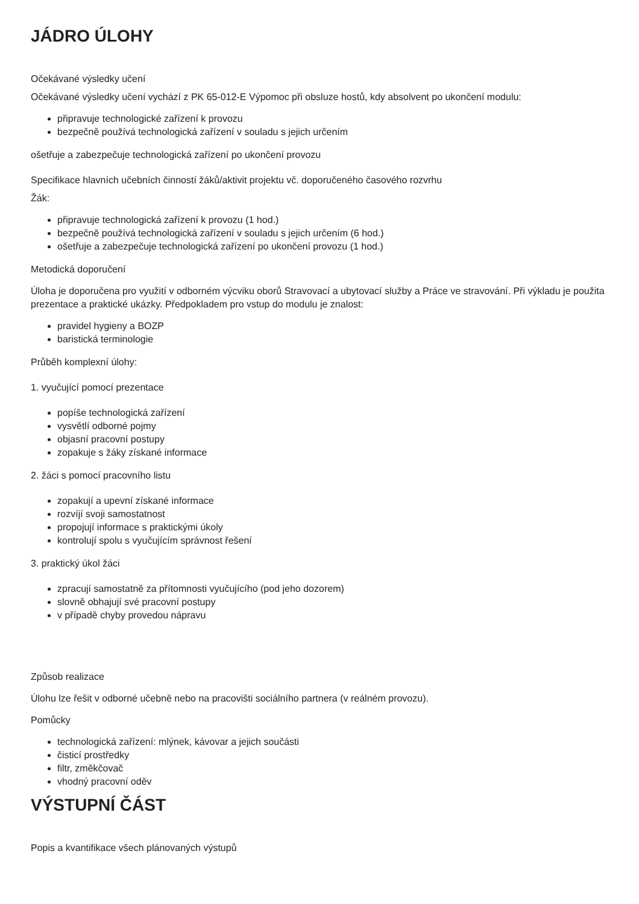JÁDRO ÚLOHY
Očekávané výsledky učení
Očekávané výsledky učení vychází z PK 65-012-E Výpomoc při obsluze hostů, kdy absolvent po ukončení modulu:
připravuje technologické zařízení k provozu
bezpečně používá technologická zařízení v souladu s jejich určením
ošetřuje a zabezpečuje technologická zařízení po ukončení provozu
Specifikace hlavních učebních činností žáků/aktivit projektu vč. doporučeného časového rozvrhu
Žák:
připravuje technologická zařízení k provozu (1 hod.)
bezpečně používá technologická zařízení v souladu s jejich určením (6 hod.)
ošetřuje a zabezpečuje technologická zařízení po ukončení provozu (1 hod.)
Metodická doporučení
Úloha je doporučena pro využití v odborném výcviku oborů Stravovací a ubytovací služby a Práce ve stravování. Při výkladu je použita prezentace a praktické ukázky. Předpokladem pro vstup do modulu je znalost:
pravidel hygieny a BOZP
baristická terminologie
Průběh komplexní úlohy:
1. vyučující pomocí prezentace
popíše technologická zařízení
vysvětlí odborné pojmy
objasní pracovní postupy
zopakuje s žáky získané informace
2. žáci s pomocí pracovního listu
zopakují a upevní získané informace
rozvíjí svoji samostatnost
propojují informace s praktickými úkoly
kontrolují spolu s vyučujícím správnost řešení
3. praktický úkol žáci
zpracují samostatně za přítomnosti vyučujícího (pod jeho dozorem)
slovně obhajují své pracovní postupy
v případě chyby provedou nápravu
Způsob realizace
Úlohu lze řešit v odborné učebně nebo na pracovišti sociálního partnera (v reálném provozu).
Pomůcky
technologická zařízení: mlýnek, kávovar a jejich součásti
čisticí prostředky
filtr, změkčovač
vhodný pracovní oděv
VÝSTUPNÍ ČÁST
Popis a kvantifikace všech plánovaných výstupů